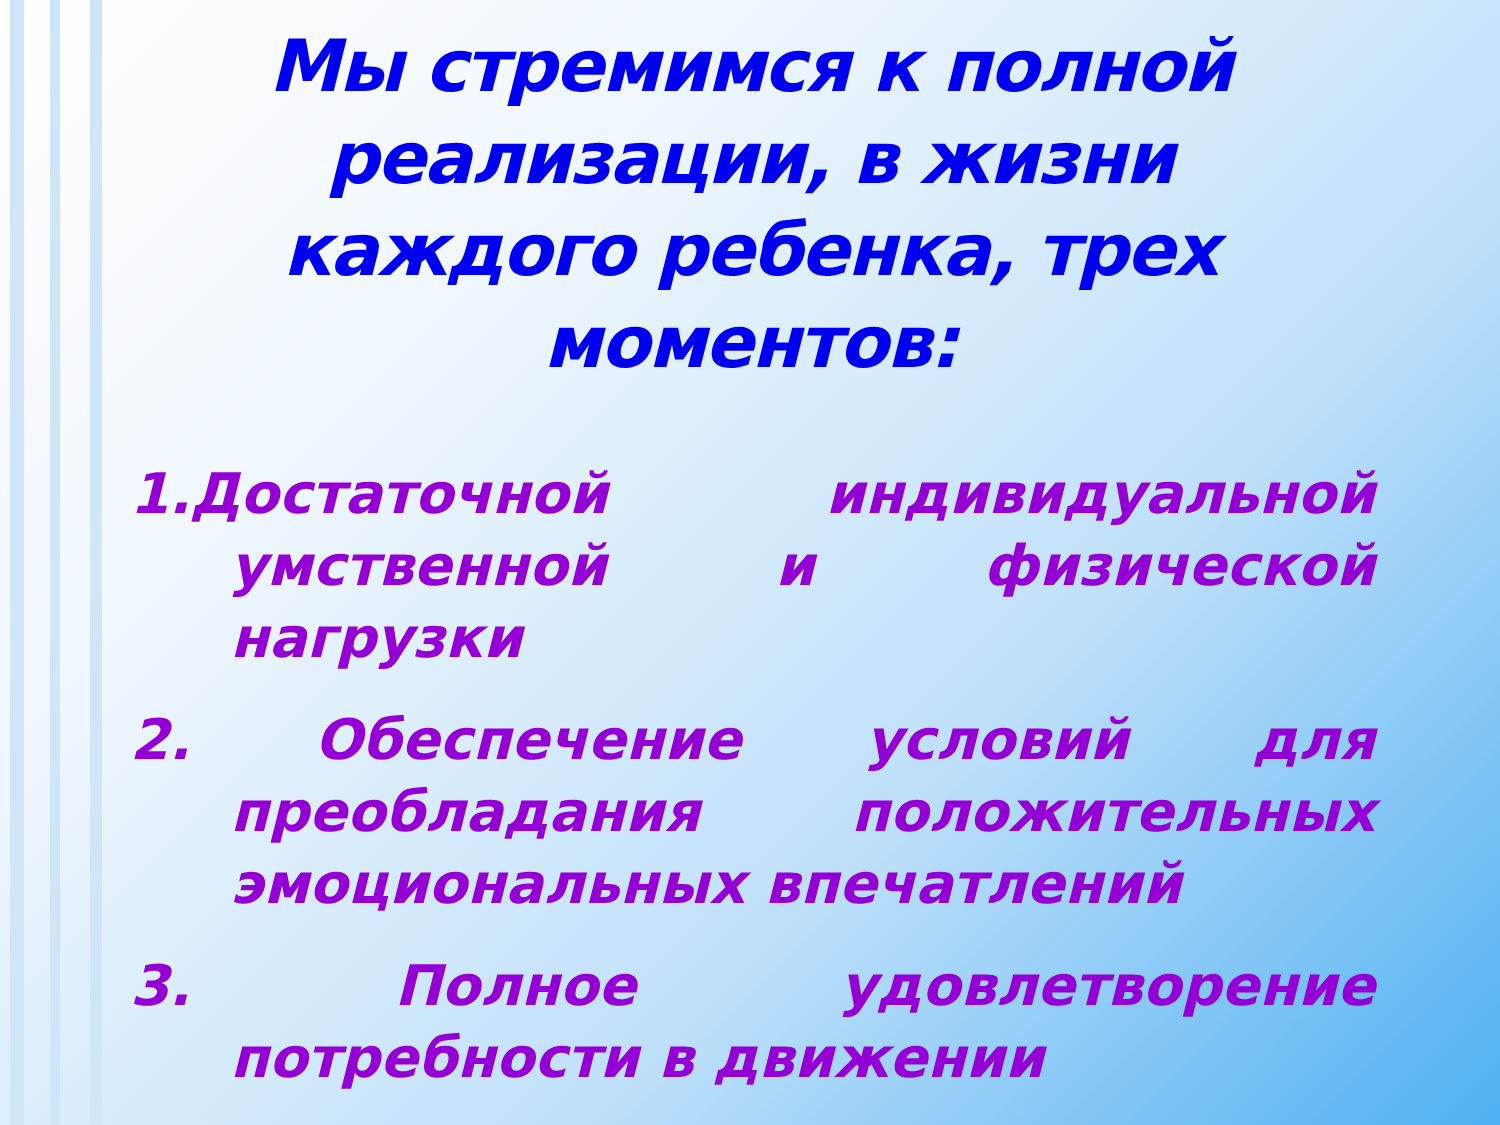Мы стремимся к полной реализации, в жизни каждого ребенка, трех моментов:
1.Достаточной индивидуальной умственной и физической нагрузки
2. Обеспечение условий для преобладания положительных эмоциональных впечатлений
3. Полное удовлетворение потребности в движении